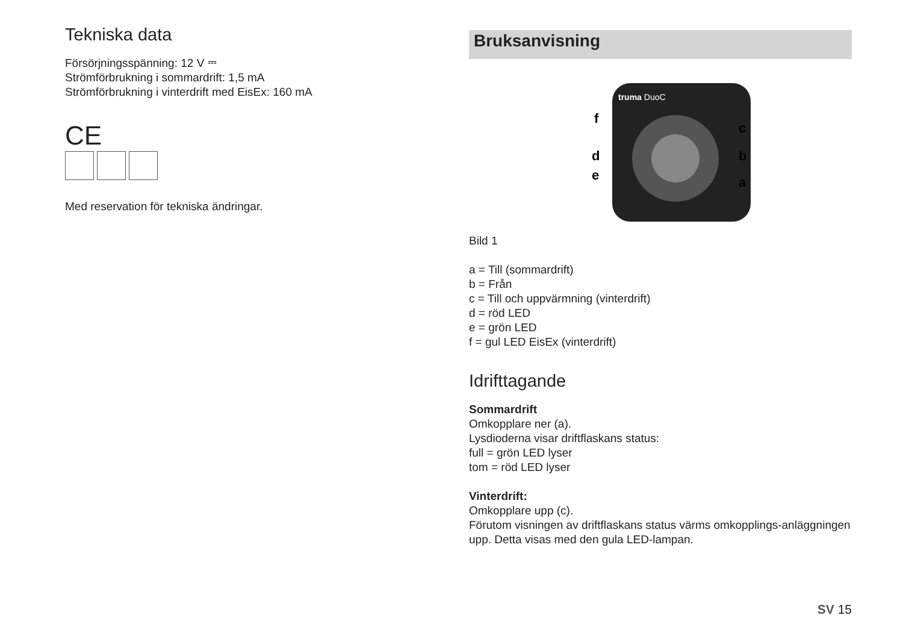Tekniska data
Försörjningsspänning: 12 V ⎓
Strömförbrukning i sommardrift: 1,5 mA
Strömförbrukning i vinterdrift med EisEx: 160 mA
CE
Med reservation för tekniska ändringar.
Bruksanvisning
truma DuoC
f
d
e
c
b
a
Bild 1
a = Till (sommardrift)
b = Från
c = Till och uppvärmning (vinterdrift)
d = röd LED
e = grön LED
f = gul LED EisEx (vinterdrift)
Idrifttagande
Sommardrift
Omkopplare ner (a).
Lysdioderna visar driftflaskans status:
full = grön LED lyser
tom = röd LED lyser
Vinterdrift:
Omkopplare upp (c).
Förutom visningen av driftflaskans status värms omkopplings-anläggningen upp. Detta visas med den gula LED-lampan.
SV 15